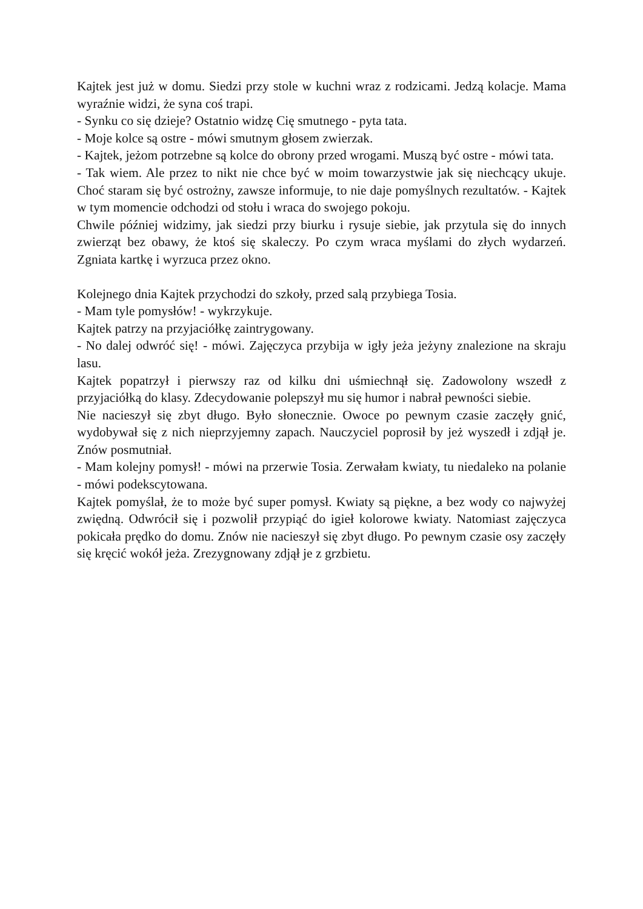Kajtek jest już w domu. Siedzi przy stole w kuchni wraz z rodzicami. Jedzą kolacje. Mama wyraźnie widzi, że syna coś trapi.
- Synku co się dzieje? Ostatnio widzę Cię smutnego - pyta tata.
- Moje kolce są ostre - mówi smutnym głosem zwierzak.
- Kajtek, jeżom potrzebne są kolce do obrony przed wrogami. Muszą być ostre - mówi tata.
- Tak wiem. Ale przez to nikt nie chce być w moim towarzystwie jak się niechcący ukuje. Choć staram się być ostrożny, zawsze informuje, to nie daje pomyślnych rezultatów. - Kajtek w tym momencie odchodzi od stołu i wraca do swojego pokoju.
Chwile później widzimy, jak siedzi przy biurku i rysuje siebie, jak przytula się do innych zwierząt bez obawy, że ktoś się skaleczy. Po czym wraca myślami do złych wydarzeń. Zgniata kartkę i wyrzuca przez okno.
Kolejnego dnia Kajtek przychodzi do szkoły, przed salą przybiega Tosia.
- Mam tyle pomysłów! - wykrzykuje.
Kajtek patrzy na przyjaciółkę zaintrygowany.
- No dalej odwróć się! - mówi. Zajęczyca przybija w igły jeża jeżyny znalezione na skraju lasu.
Kajtek popatrzył i pierwszy raz od kilku dni uśmiechnął się. Zadowolony wszedł z przyjaciółką do klasy. Zdecydowanie polepszył mu się humor i nabrał pewności siebie.
Nie nacieszył się zbyt długo. Było słonecznie. Owoce po pewnym czasie zaczęły gnić, wydobywał się z nich nieprzyjemny zapach. Nauczyciel poprosił by jeż wyszedł i zdjął je. Znów posmutniał.
- Mam kolejny pomysł! - mówi na przerwie Tosia. Zerwałam kwiaty, tu niedaleko na polanie - mówi podekscytowana.
Kajtek pomyślał, że to może być super pomysł. Kwiaty są piękne, a bez wody co najwyżej zwiędną. Odwrócił się i pozwolił przypiąć do igieł kolorowe kwiaty. Natomiast zajęczyca pokicała prędko do domu. Znów nie nacieszył się zbyt długo. Po pewnym czasie osy zaczęły się kręcić wokół jeża. Zrezygnowany zdjął je z grzbietu.